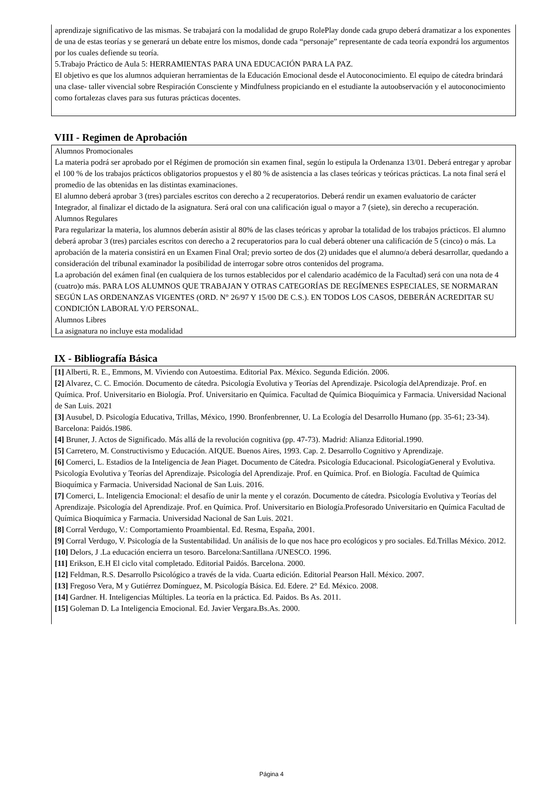aprendizaje significativo de las mismas. Se trabajará con la modalidad de grupo RolePlay donde cada grupo deberá dramatizar a los exponentes de una de estas teorías y se generará un debate entre los mismos, donde cada “personaje” representante de cada teoría expondrá los argumentos por los cuales defiende su teoría.
5.Trabajo Práctico de Aula 5: HERRAMIENTAS PARA UNA EDUCACIÓN PARA LA PAZ.
El objetivo es que los alumnos adquieran herramientas de la Educación Emocional desde el Autoconocimiento. El equipo de cátedra brindará una clase- taller vivencial sobre Respiración Consciente y Mindfulness propiciando en el estudiante la autoobservación y el autoconocimiento como fortalezas claves para sus futuras prácticas docentes.
VIII - Regimen de Aprobación
Alumnos Promocionales
La materia podrá ser aprobado por el Régimen de promoción sin examen final, según lo estipula la Ordenanza 13/01. Deberá entregar y aprobar el 100 % de los trabajos prácticos obligatorios propuestos y el 80 % de asistencia a las clases teóricas y teóricas prácticas. La nota final será el promedio de las obtenidas en las distintas examinaciones.
El alumno deberá aprobar 3 (tres) parciales escritos con derecho a 2 recuperatorios. Deberá rendir un examen evaluatorio de carácter Integrador, al finalizar el dictado de la asignatura. Será oral con una calificación igual o mayor a 7 (siete), sin derecho a recuperación.
Alumnos Regulares
Para regularizar la materia, los alumnos deberán asistir al 80% de las clases teóricas y aprobar la totalidad de los trabajos prácticos. El alumno deberá aprobar 3 (tres) parciales escritos con derecho a 2 recuperatorios para lo cual deberá obtener una calificación de 5 (cinco) o más. La aprobación de la materia consistirá en un Examen Final Oral; previo sorteo de dos (2) unidades que el alumno/a deberá desarrollar, quedando a consideración del tribunal examinador la posibilidad de interrogar sobre otros contenidos del programa.
La aprobación del exámen final (en cualquiera de los turnos establecidos por el calendario académico de la Facultad) será con una nota de 4 (cuatro)o más. PARA LOS ALUMNOS QUE TRABAJAN Y OTRAS CATEGORÍAS DE REGÍMENES ESPECIALES, SE NORMARAN SEGÚN LAS ORDENANZAS VIGENTES (ORD. N° 26/97 Y 15/00 DE C.S.). EN TODOS LOS CASOS, DEBERÁN ACREDITAR SU CONDICIÓN LABORAL Y/O PERSONAL.
Alumnos Libres
La asignatura no incluye esta modalidad
IX - Bibliografía Básica
[1] Alberti, R. E., Emmons, M. Viviendo con Autoestima. Editorial Pax. México. Segunda Edición. 2006.
[2] Alvarez, C. C. Emoción. Documento de cátedra. Psicología Evolutiva y Teorías del Aprendizaje. Psicología delAprendizaje. Prof. en Química. Prof. Universitario en Biología. Prof. Universitario en Química. Facultad de Química Bioquímica y Farmacia. Universidad Nacional de San Luis. 2021
[3] Ausubel, D. Psicología Educativa, Trillas, México, 1990. Bronfenbrenner, U. La Ecología del Desarrollo Humano (pp. 35-61; 23-34). Barcelona: Paidós.1986.
[4] Bruner, J. Actos de Significado. Más allá de la revolución cognitiva (pp. 47-73). Madrid: Alianza Editorial.1990.
[5] Carretero, M. Constructivismo y Educación. AIQUE. Buenos Aires, 1993. Cap. 2. Desarrollo Cognitivo y Aprendizaje.
[6] Comerci, L. Estadios de la Inteligencia de Jean Piaget. Documento de Cátedra. Psicología Educacional. PsicologíaGeneral y Evolutiva. Psicología Evolutiva y Teorías del Aprendizaje. Psicología del Aprendizaje. Prof. en Química. Prof. en Biología. Facultad de Química Bioquímica y Farmacia. Universidad Nacional de San Luis. 2016.
[7] Comerci, L. Inteligencia Emocional: el desafío de unir la mente y el corazón. Documento de cátedra. Psicología Evolutiva y Teorías del Aprendizaje. Psicología del Aprendizaje. Prof. en Química. Prof. Universitario en Biología.Profesorado Universitario en Química Facultad de Química Bioquímica y Farmacia. Universidad Nacional de San Luis. 2021.
[8] Corral Verdugo, V.: Comportamiento Proambiental. Ed. Resma, España, 2001.
[9] Corral Verdugo, V. Psicología de la Sustentabilidad. Un análisis de lo que nos hace pro ecológicos y pro sociales. Ed.Trillas México. 2012.
[10] Delors, J .La educación encierra un tesoro. Barcelona:Santillana /UNESCO. 1996.
[11] Erikson, E.H El ciclo vital completado. Editorial Paidós. Barcelona. 2000.
[12] Feldman, R.S. Desarrollo Psicológico a través de la vida. Cuarta edición. Editorial Pearson Hall. México. 2007.
[13] Fregoso Vera, M y Gutiérrez Domínguez, M. Psicología Básica. Ed. Edere. 2° Ed. México. 2008.
[14] Gardner. H. Inteligencias Múltiples. La teoría en la práctica. Ed. Paidos. Bs As. 2011.
[15] Goleman D. La Inteligencia Emocional. Ed. Javier Vergara.Bs.As. 2000.
Página 4